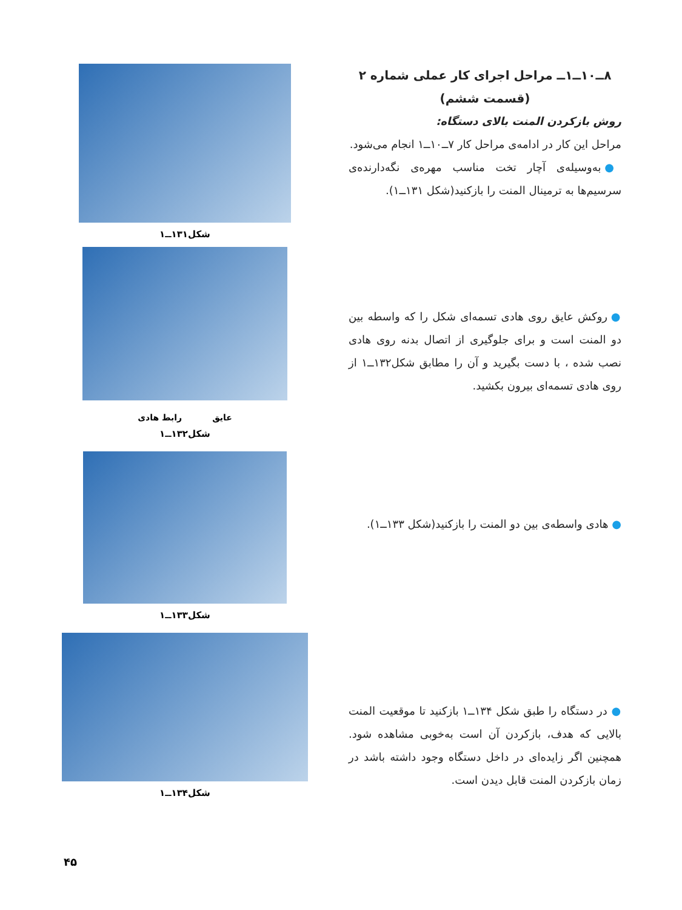۸ــ۱۰ــ۱ــ مراحل اجرای کار عملی شماره ۲
(قسمت ششم)
روش بازکردن المنت بالای دستگاه:
مراحل این کار در ادامه‌ی مراحل کار ۷ــ۱۰ــ۱ انجام می‌شود.
● به‌وسیله‌ی آچار تخت مناسب مهره‌ی نگه‌دارنده‌ی سرسیم‌ها به ترمینال المنت را بازکنید(شکل ۱۳۱ــ۱).
● روکش عایق روی هادی تسمه‌ای شکل را که واسطه بین دو المنت است و برای جلوگیری از اتصال بدنه روی هادی نصب شده ، با دست بگیرید و آن را مطابق شکل۱۳۲ــ۱ از روی هادی تسمه‌ای بیرون بکشید.
● هادی واسطه‌ی بین دو المنت را بازکنید(شکل ۱۳۳ــ۱).
● در دستگاه را طبق شکل ۱۳۴ــ۱ بازکنید تا موقعیت المنت بالایی که هدف، بازکردن آن است به‌خوبی مشاهده شود. همچنین اگر زایده‌ای در داخل دستگاه وجود داشته باشد در زمان بازکردن المنت قابل دیدن است.
شکل۱۳۱ــ۱
عایق رابط هادی
شکل۱۳۲ــ۱
شکل۱۳۳ــ۱
شکل۱۳۴ــ۱
۴۵